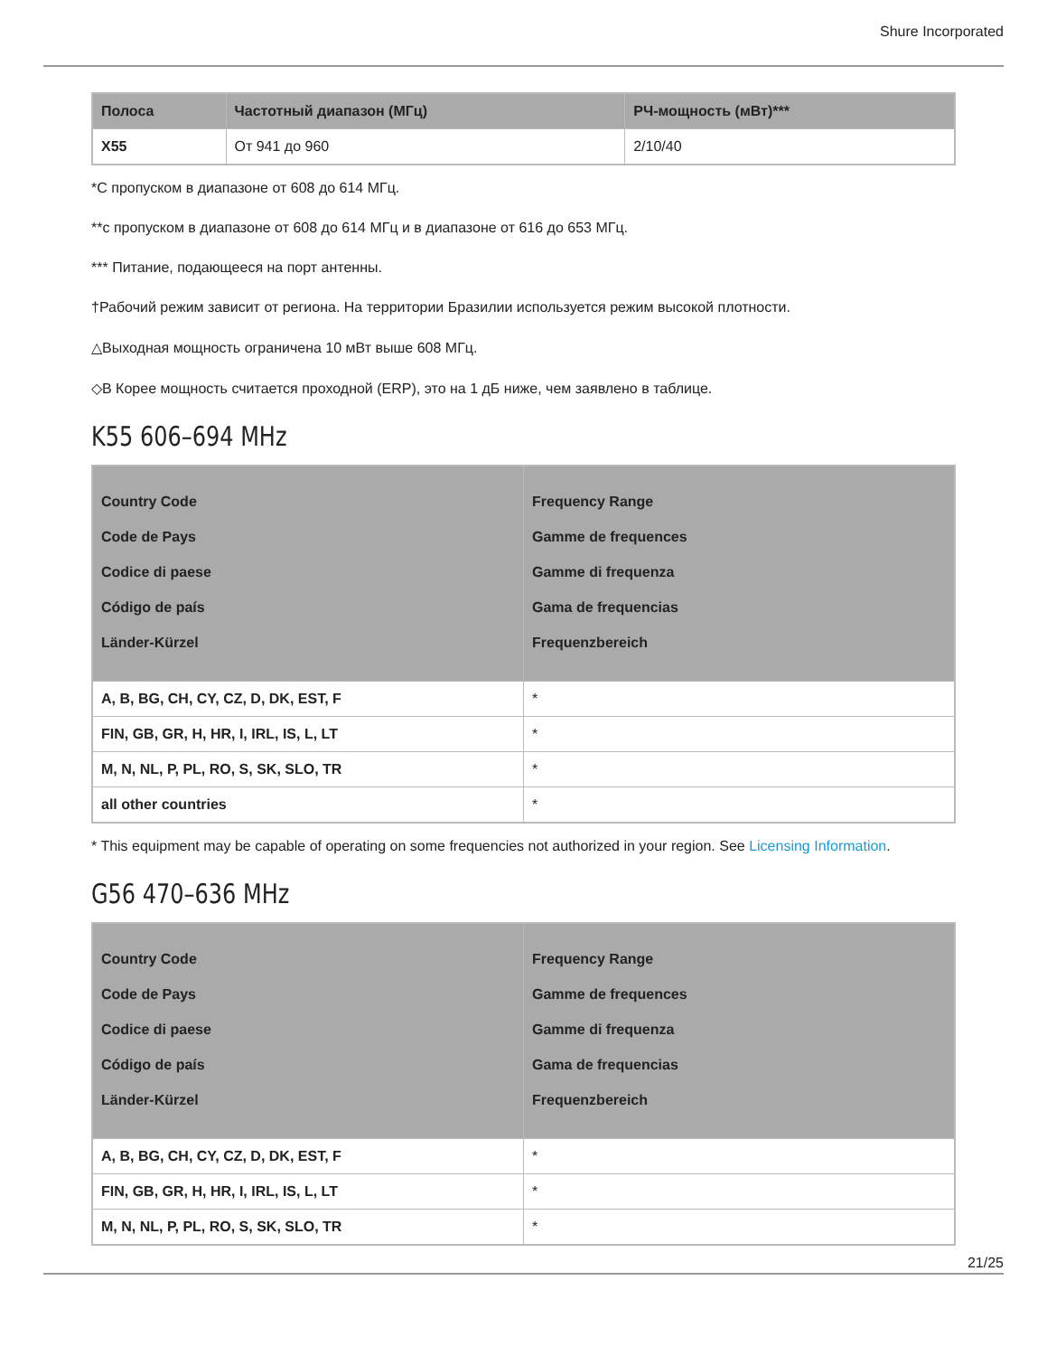Shure Incorporated
| Полоса | Частотный диапазон (МГц) | РЧ-мощность (мВт)*** |
| --- | --- | --- |
| X55 | От 941 до 960 | 2/10/40 |
*С пропуском в диапазоне от 608 до 614 МГц.
**с пропуском в диапазоне от 608 до 614 МГц и в диапазоне от 616 до 653 МГц.
*** Питание, подающееся на порт антенны.
†Рабочий режим зависит от региона. На территории Бразилии используется режим высокой плотности.
△Выходная мощность ограничена 10 мВт выше 608 МГц.
◇В Корее мощность считается проходной (ERP), это на 1 дБ ниже, чем заявлено в таблице.
K55 606–694 MHz
| Country Code Code de Pays Codice di paese Código de país Länder-Kürzel | Frequency Range Gamme de frequences Gamme di frequenza Gama de frequencias Frequenzbereich |
| --- | --- |
| A, B, BG, CH, CY, CZ, D, DK, EST, F | * |
| FIN, GB, GR, H, HR, I, IRL, IS, L, LT | * |
| M, N, NL, P, PL, RO, S, SK, SLO, TR | * |
| all other countries | * |
* This equipment may be capable of operating on some frequencies not authorized in your region. See Licensing Information.
G56 470–636 MHz
| Country Code Code de Pays Codice di paese Código de país Länder-Kürzel | Frequency Range Gamme de frequences Gamme di frequenza Gama de frequencias Frequenzbereich |
| --- | --- |
| A, B, BG, CH, CY, CZ, D, DK, EST, F | * |
| FIN, GB, GR, H, HR, I, IRL, IS, L, LT | * |
| M, N, NL, P, PL, RO, S, SK, SLO, TR | * |
21/25